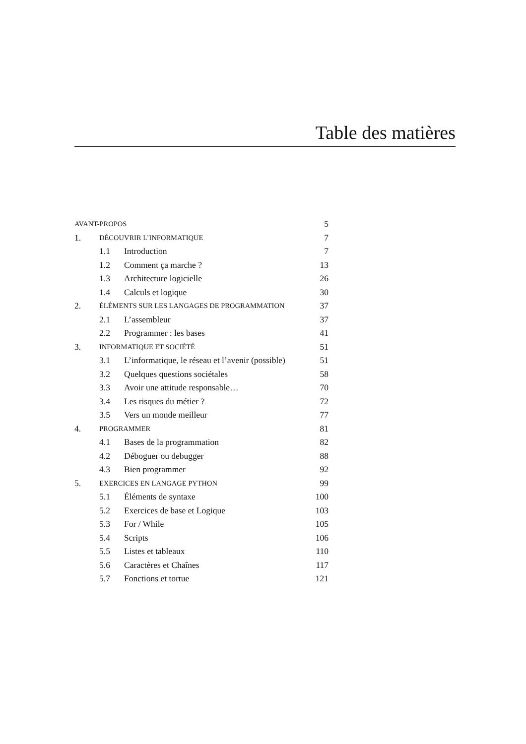Table des matières
| AVANT-PROPOS | | | 5 |
| 1. | DÉCOUVRIR L’INFORMATIQUE | | 7 |
| | 1.1 | Introduction | 7 |
| | 1.2 | Comment ça marche ? | 13 |
| | 1.3 | Architecture logicielle | 26 |
| | 1.4 | Calculs et logique | 30 |
| 2. | ÉLÉMENTS SUR LES LANGAGES DE PROGRAMMATION | | 37 |
| | 2.1 | L’assembleur | 37 |
| | 2.2 | Programmer : les bases | 41 |
| 3. | INFORMATIQUE ET SOCIÉTÉ | | 51 |
| | 3.1 | L’informatique, le réseau et l’avenir (possible) | 51 |
| | 3.2 | Quelques questions sociétales | 58 |
| | 3.3 | Avoir une attitude responsable… | 70 |
| | 3.4 | Les risques du métier ? | 72 |
| | 3.5 | Vers un monde meilleur | 77 |
| 4. | PROGRAMMER | | 81 |
| | 4.1 | Bases de la programmation | 82 |
| | 4.2 | Déboguer ou debugger | 88 |
| | 4.3 | Bien programmer | 92 |
| 5. | EXERCICES EN LANGAGE PYTHON | | 99 |
| | 5.1 | Éléments de syntaxe | 100 |
| | 5.2 | Exercices de base et Logique | 103 |
| | 5.3 | For / While | 105 |
| | 5.4 | Scripts | 106 |
| | 5.5 | Listes et tableaux | 110 |
| | 5.6 | Caractères et Chaînes | 117 |
| | 5.7 | Fonctions et tortue | 121 |